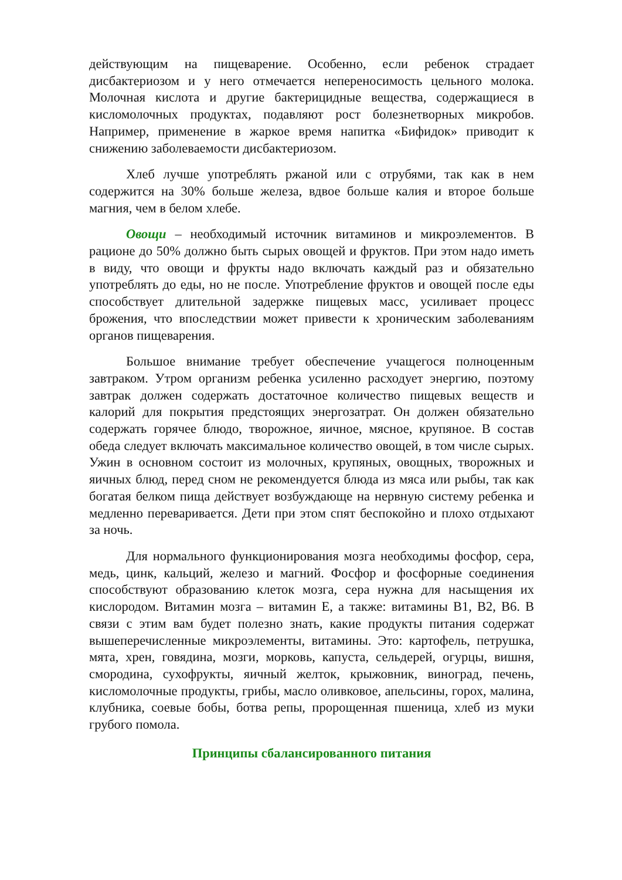действующим на пищеварение. Особенно, если ребенок страдает дисбактериозом и у него отмечается непереносимость цельного молока. Молочная кислота и другие бактерицидные вещества, содержащиеся в кисломолочных продуктах, подавляют рост болезнетворных микробов. Например, применение в жаркое время напитка «Бифидок» приводит к снижению заболеваемости дисбактериозом.
Хлеб лучше употреблять ржаной или с отрубями, так как в нем содержится на 30% больше железа, вдвое больше калия и второе больше магния, чем в белом хлебе.
Овощи – необходимый источник витаминов и микроэлементов. В рационе до 50% должно быть сырых овощей и фруктов. При этом надо иметь в виду, что овощи и фрукты надо включать каждый раз и обязательно употреблять до еды, но не после. Употребление фруктов и овощей после еды способствует длительной задержке пищевых масс, усиливает процесс брожения, что впоследствии может привести к хроническим заболеваниям органов пищеварения.
Большое внимание требует обеспечение учащегося полноценным завтраком. Утром организм ребенка усиленно расходует энергию, поэтому завтрак должен содержать достаточное количество пищевых веществ и калорий для покрытия предстоящих энергозатрат. Он должен обязательно содержать горячее блюдо, творожное, яичное, мясное, крупяное. В состав обеда следует включать максимальное количество овощей, в том числе сырых. Ужин в основном состоит из молочных, крупяных, овощных, творожных и яичных блюд, перед сном не рекомендуется блюда из мяса или рыбы, так как богатая белком пища действует возбуждающе на нервную систему ребенка и медленно переваривается. Дети при этом спят беспокойно и плохо отдыхают за ночь.
Для нормального функционирования мозга необходимы фосфор, сера, медь, цинк, кальций, железо и магний. Фосфор и фосфорные соединения способствуют образованию клеток мозга, сера нужна для насыщения их кислородом. Витамин мозга – витамин Е, а также: витамины В1, В2, В6. В связи с этим вам будет полезно знать, какие продукты питания содержат вышеперечисленные микроэлементы, витамины. Это: картофель, петрушка, мята, хрен, говядина, мозги, морковь, капуста, сельдерей, огурцы, вишня, смородина, сухофрукты, яичный желток, крыжовник, виноград, печень, кисломолочные продукты, грибы, масло оливковое, апельсины, горох, малина, клубника, соевые бобы, ботва репы, пророщенная пшеница, хлеб из муки грубого помола.
Принципы сбалансированного питания